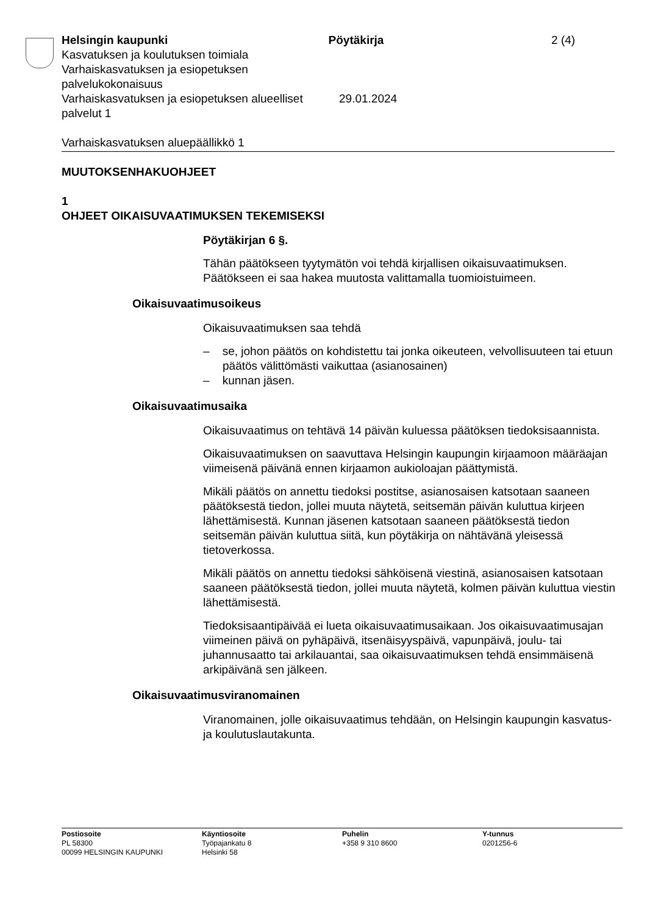Helsingin kaupunki Pöytäkirja 2 (4)
Kasvatuksen ja koulutuksen toimiala
Varhaiskasvatuksen ja esiopetuksen palvelukokonaisuus
Varhaiskasvatuksen ja esiopetuksen alueelliset palvelut 1
29.01.2024
Varhaiskasvatuksen aluepäällikkö 1
MUUTOKSENHAKUOHJEET
1
OHJEET OIKAISUVAATIMUKSEN TEKEMISEKSI
Pöytäkirjan 6 §.
Tähän päätökseen tyytymätön voi tehdä kirjallisen oikaisuvaatimuksen. Päätökseen ei saa hakea muutosta valittamalla tuomioistuimeen.
Oikaisuvaatimusoikeus
Oikaisuvaatimuksen saa tehdä
– se, johon päätös on kohdistettu tai jonka oikeuteen, velvollisuuteen tai etuun päätös välittömästi vaikuttaa (asianosainen)
– kunnan jäsen.
Oikaisuvaatimusaika
Oikaisuvaatimus on tehtävä 14 päivän kuluessa päätöksen tiedoksisaannista.
Oikaisuvaatimuksen on saavuttava Helsingin kaupungin kirjaamoon määräajan viimeisenä päivänä ennen kirjaamon aukioloajan päättymistä.
Mikäli päätös on annettu tiedoksi postitse, asianosaisen katsotaan saaneen päätöksestä tiedon, jollei muuta näytetä, seitsemän päivän kuluttua kirjeen lähettämisestä. Kunnan jäsenen katsotaan saaneen päätöksestä tiedon seitsemän päivän kuluttua siitä, kun pöytäkirja on nähtävänä yleisessä tietoverkossa.
Mikäli päätös on annettu tiedoksi sähköisenä viestinä, asianosaisen katsotaan saaneen päätöksestä tiedon, jollei muuta näytetä, kolmen päivän kuluttua viestin lähettämisestä.
Tiedoksisaantipäivää ei lueta oikaisuvaatimusaikaan. Jos oikaisuvaatimusajan viimeinen päivä on pyhäpäivä, itsenäisyyspäivä, vapunpäivä, joulu- tai juhannusaatto tai arkilauantai, saa oikaisuvaatimuksen tehdä ensimmäisenä arkipäivänä sen jälkeen.
Oikaisuvaatimusviranomainen
Viranomainen, jolle oikaisuvaatimus tehdään, on Helsingin kaupungin kasvatus- ja koulutuslautakunta.
Postiosoite
PL 58300
00099 HELSINGIN KAUPUNKI
Käyntiosoite
Työpajankatu 8
Helsinki 58
Puhelin
+358 9 310 8600
Y-tunnus
0201256-6